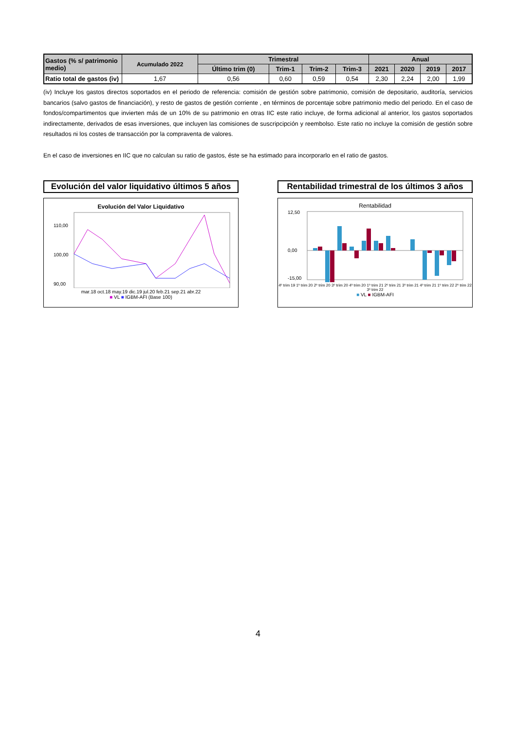| Gastos (% s/ patrimonio medio) | Acumulado 2022 | Trimestral | | | | Anual | | | |
| --- | --- | --- | --- | --- | --- | --- | --- | --- | --- |
| | | Último trim (0) | Trim-1 | Trim-2 | Trim-3 | 2021 | 2020 | 2019 | 2017 |
| Ratio total de gastos (iv) | 1,67 | 0,56 | 0,60 | 0,59 | 0,54 | 2,30 | 2,24 | 2,00 | 1,99 |
(iv) Incluye los gastos directos soportados en el periodo de referencia: comisión de gestión sobre patrimonio, comisión de depositario, auditoría, servicios bancarios (salvo gastos de financiación), y resto de gastos de gestión corriente , en términos de porcentaje sobre patrimonio medio del periodo. En el caso de fondos/compartimentos que invierten más de un 10% de su patrimonio en otras IIC este ratio incluye, de forma adicional al anterior, los gastos soportados indirectamente, derivados de esas inversiones, que incluyen las comisiones de suscripcipción y reembolso. Este ratio no incluye la comisión de gestión sobre resultados ni los costes de transacción por la compraventa de valores.
En el caso de inversiones en IIC que no calculan su ratio de gastos, éste se ha estimado para incorporarlo en el ratio de gastos.
Evolución del valor liquidativo últimos 5 años
Evolución del Valor Liquidativo
110,00
100,00
90,00
mar.18 oct.18 may.19 dic.19 jul.20 feb.21 sep.21 abr.22
■ VL ■ IGBM-AFI (Base 100)
Rentabilidad trimestral de los últimos 3 años
Rentabilidad
12,50
0,00
-15,00
4º trim 19 1º trim 20 2º trim 20 3º trim 20 4º trim 20 1º trim 21 2º trim 21 3º trim 21 4º trim 21 1º trim 22 2º trim 22 3º trim 22
■ VL ■ IGBM-AFI
4